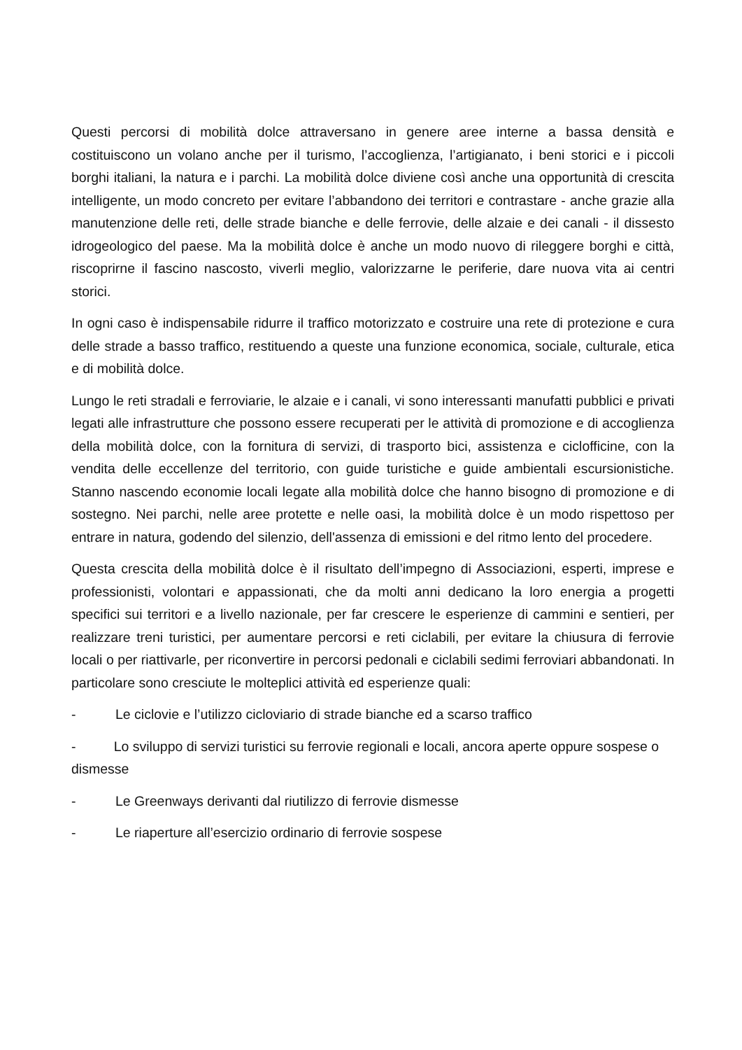Questi percorsi di mobilità dolce attraversano in genere aree interne a bassa densità e costituiscono un volano anche per il turismo, l’accoglienza, l’artigianato, i beni storici e i piccoli borghi italiani, la natura e i parchi. La mobilità dolce diviene così anche una opportunità di crescita intelligente, un modo concreto per evitare l’abbandono dei territori e contrastare - anche grazie alla manutenzione delle reti, delle strade bianche e delle ferrovie, delle alzaie e dei canali - il dissesto idrogeologico del paese. Ma la mobilità dolce è anche un modo nuovo di rileggere borghi e città, riscoprirne il fascino nascosto, viverli meglio, valorizzarne le periferie, dare nuova vita ai centri storici.
In ogni caso è indispensabile ridurre il traffico motorizzato e costruire una rete di protezione e cura delle strade a basso traffico, restituendo a queste una funzione economica, sociale, culturale, etica e di mobilità dolce.
Lungo le reti stradali e ferroviarie, le alzaie e i canali, vi sono interessanti manufatti pubblici e privati legati alle infrastrutture che possono essere recuperati per le attività di promozione e di accoglienza della mobilità dolce, con la fornitura di servizi, di trasporto bici, assistenza e ciclofficine, con la vendita delle eccellenze del territorio, con guide turistiche e guide ambientali escursionistiche. Stanno nascendo economie locali legate alla mobilità dolce che hanno bisogno di promozione e di sostegno. Nei parchi, nelle aree protette e nelle oasi, la mobilità dolce è un modo rispettoso per entrare in natura, godendo del silenzio, dell'assenza di emissioni e del ritmo lento del procedere.
Questa crescita della mobilità dolce è il risultato dell’impegno di Associazioni, esperti, imprese e professionisti, volontari e appassionati, che da molti anni dedicano la loro energia a progetti specifici sui territori e a livello nazionale, per far crescere le esperienze di cammini e sentieri, per realizzare treni turistici, per aumentare percorsi e reti ciclabili, per evitare la chiusura di ferrovie locali o per riattivarle, per riconvertire in percorsi pedonali e ciclabili sedimi ferroviari abbandonati. In particolare sono cresciute le molteplici attività ed esperienze quali:
- Le ciclovie e l’utilizzo cicloviario di strade bianche ed a scarso traffico
- Lo sviluppo di servizi turistici su ferrovie regionali e locali, ancora aperte oppure sospese o dismesse
- Le Greenways derivanti dal riutilizzo di ferrovie dismesse
- Le riaperture all’esercizio ordinario di ferrovie sospese